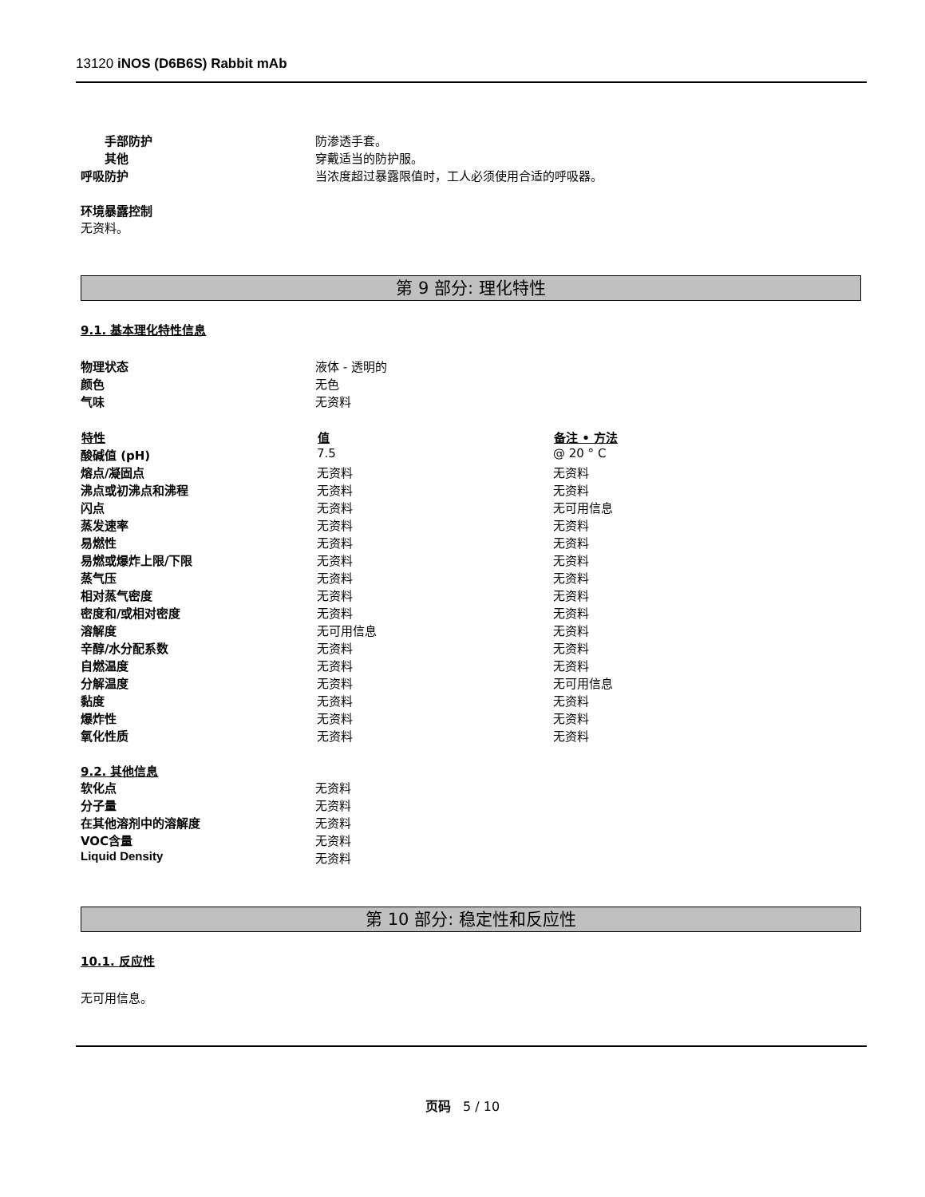13120 iNOS (D6B6S) Rabbit mAb
| 手部防护 | 防渗透手套。 |
| 其他 | 穿戴适当的防护服。 |
| 呼吸防护 | 当浓度超过暴露限值时，工人必须使用合适的呼吸器。 |
环境暴露控制
无资料。
第 9 部分: 理化特性
9.1. 基本理化特性信息
| 物理状态 | 液体 - 透明的 |
| 颜色 | 无色 |
| 气味 | 无资料 |
| 特性 | 值 | 备注 • 方法 |
| --- | --- | --- |
| 酸碱值 (pH) | 7.5 | @ 20 ° C |
| 熔点/凝固点 | 无资料 | 无资料 |
| 沸点或初沸点和沸程 | 无资料 | 无资料 |
| 闪点 | 无资料 | 无可用信息 |
| 蒸发速率 | 无资料 | 无资料 |
| 易燃性 | 无资料 | 无资料 |
| 易燃或爆炸上限/下限 | 无资料 | 无资料 |
| 蒸气压 | 无资料 | 无资料 |
| 相对蒸气密度 | 无资料 | 无资料 |
| 密度和/或相对密度 | 无资料 | 无资料 |
| 溶解度 | 无可用信息 | 无资料 |
| 辛醇/水分配系数 | 无资料 | 无资料 |
| 自燃温度 | 无资料 | 无资料 |
| 分解温度 | 无资料 | 无可用信息 |
| 黏度 | 无资料 | 无资料 |
| 爆炸性 | 无资料 | 无资料 |
| 氧化性质 | 无资料 | 无资料 |
9.2. 其他信息
| 软化点 | 无资料 |
| 分子量 | 无资料 |
| 在其他溶剂中的溶解度 | 无资料 |
| VOC含量 | 无资料 |
| Liquid Density | 无资料 |
第 10 部分: 稳定性和反应性
10.1. 反应性
无可用信息。
页码 5 / 10